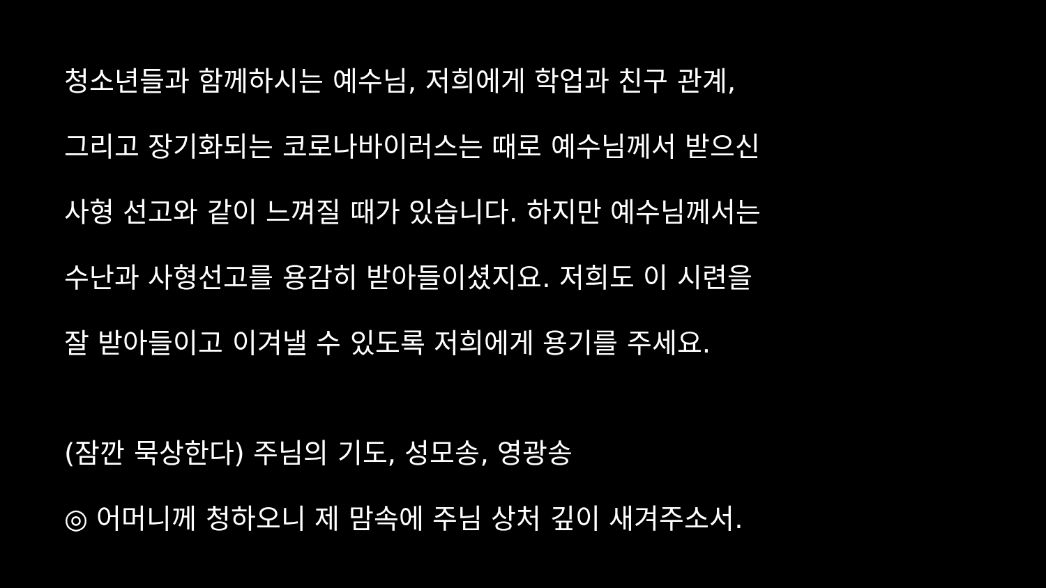청소년들과 함께하시는 예수님, 저희에게 학업과 친구 관계,
그리고 장기화되는 코로나바이러스는 때로 예수님께서 받으신
사형 선고와 같이 느껴질 때가 있습니다. 하지만 예수님께서는
수난과 사형선고를 용감히 받아들이셨지요. 저희도 이 시련을
잘 받아들이고 이겨낼 수 있도록 저희에게 용기를 주세요.
(잠깐 묵상한다) 주님의 기도, 성모송, 영광송
◎ 어머니께 청하오니 제 맘속에 주님 상처 깊이 새겨주소서.